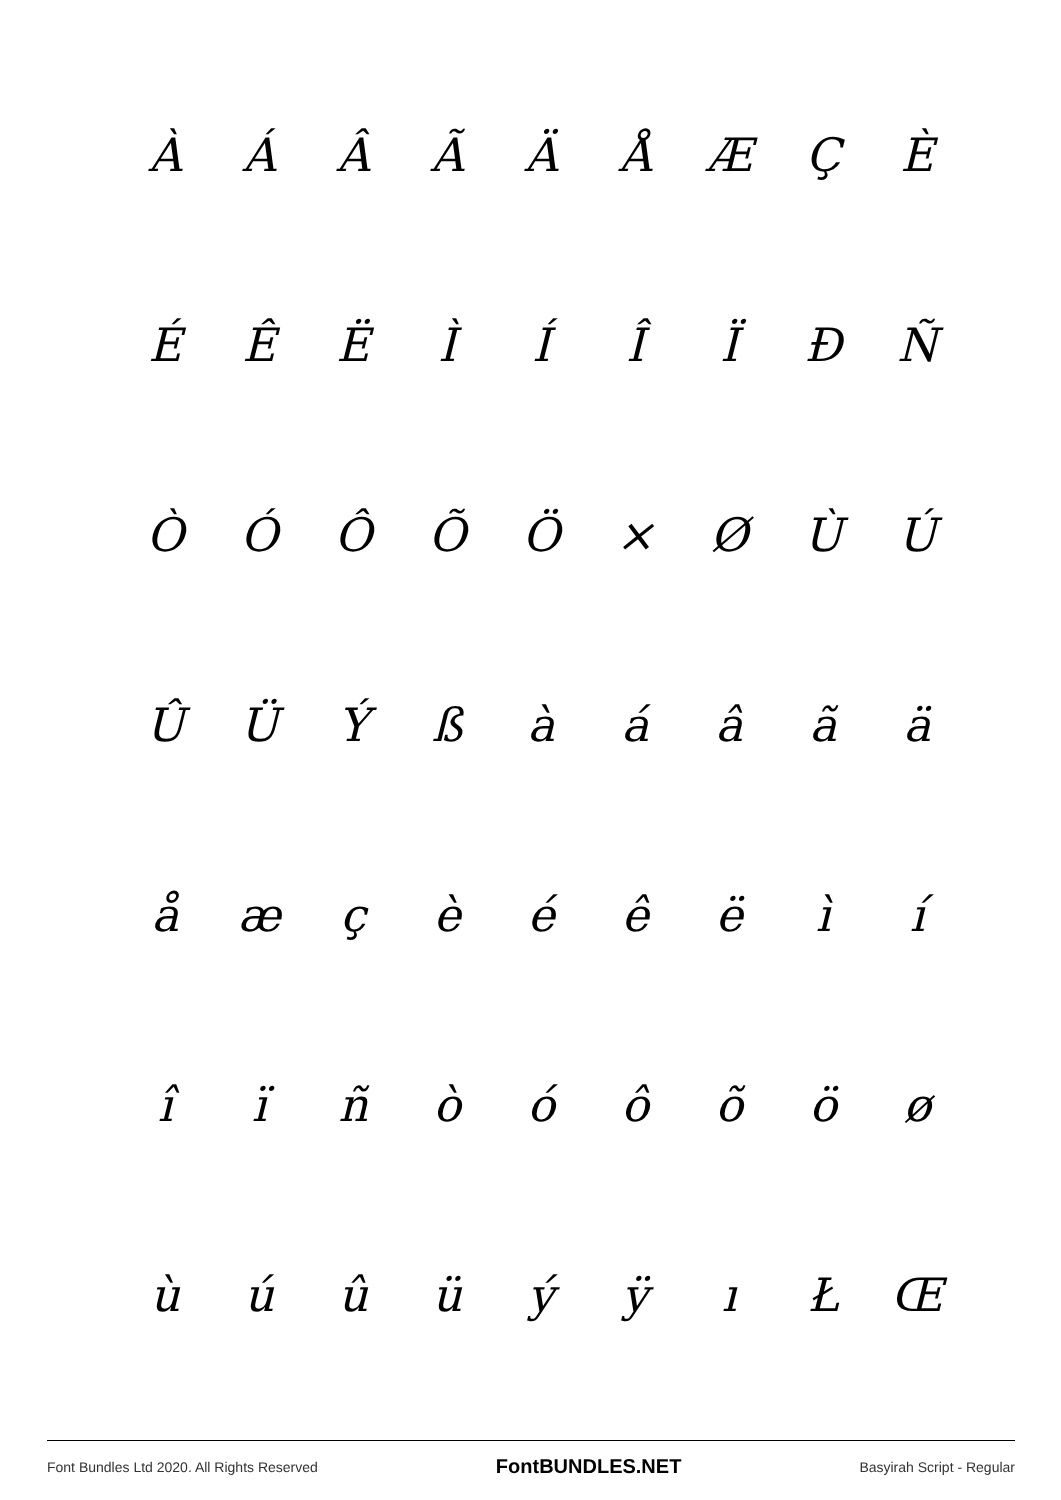À Á Â Ã Ä Å Æ Ç È
É Ê Ë Ì Í Î Ï Ð Ñ
Ò Ó Ô Õ Ö × Ø Ù Ú
Û Ü Ý ß à á â ã ä
å æ ç è é ê ë ì í
î ï ñ ò ó ô õ ö ø
ù ú û ü ý ÿ ı Ł Œ
Font Bundles Ltd 2020. All Rights Reserved FontBUNDLES.NET Basyirah Script - Regular